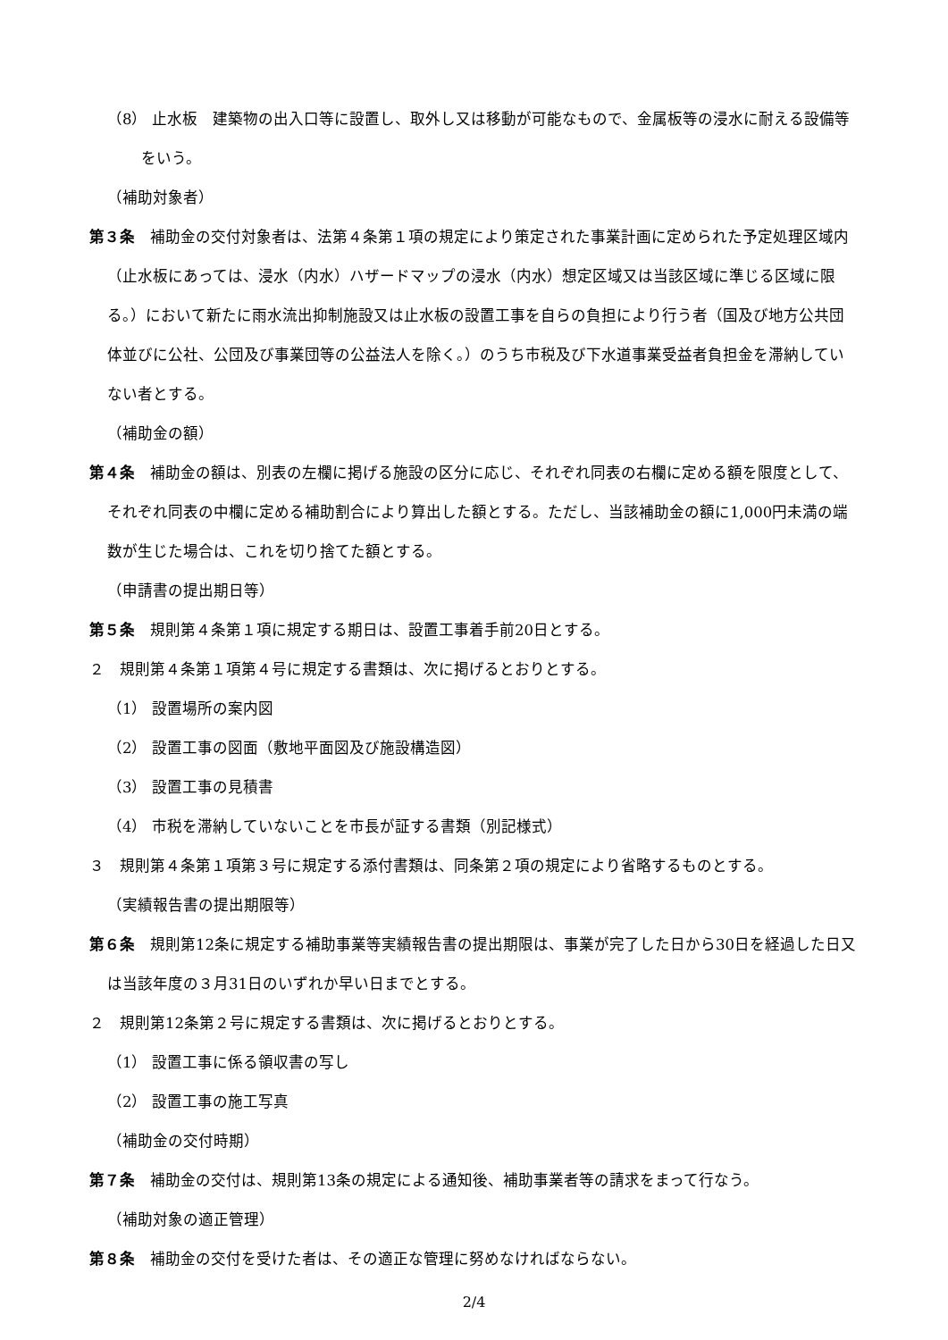（8） 止水板　建築物の出入口等に設置し、取外し又は移動が可能なもので、金属板等の浸水に耐える設備等をいう。
（補助対象者）
第３条　補助金の交付対象者は、法第４条第１項の規定により策定された事業計画に定められた予定処理区域内（止水板にあっては、浸水（内水）ハザードマップの浸水（内水）想定区域又は当該区域に準じる区域に限る。）において新たに雨水流出抑制施設又は止水板の設置工事を自らの負担により行う者（国及び地方公共団体並びに公社、公団及び事業団等の公益法人を除く。）のうち市税及び下水道事業受益者負担金を滞納していない者とする。
（補助金の額）
第４条　補助金の額は、別表の左欄に掲げる施設の区分に応じ、それぞれ同表の右欄に定める額を限度として、それぞれ同表の中欄に定める補助割合により算出した額とする。ただし、当該補助金の額に1,000円未満の端数が生じた場合は、これを切り捨てた額とする。
（申請書の提出期日等）
第５条　規則第４条第１項に規定する期日は、設置工事着手前20日とする。
２　規則第４条第１項第４号に規定する書類は、次に掲げるとおりとする。
（1） 設置場所の案内図
（2） 設置工事の図面（敷地平面図及び施設構造図）
（3） 設置工事の見積書
（4） 市税を滞納していないことを市長が証する書類（別記様式）
３　規則第４条第１項第３号に規定する添付書類は、同条第２項の規定により省略するものとする。
（実績報告書の提出期限等）
第６条　規則第12条に規定する補助事業等実績報告書の提出期限は、事業が完了した日から30日を経過した日又は当該年度の３月31日のいずれか早い日までとする。
２　規則第12条第２号に規定する書類は、次に掲げるとおりとする。
（1） 設置工事に係る領収書の写し
（2） 設置工事の施工写真
（補助金の交付時期）
第７条　補助金の交付は、規則第13条の規定による通知後、補助事業者等の請求をまって行なう。
（補助対象の適正管理）
第８条　補助金の交付を受けた者は、その適正な管理に努めなければならない。
2/4